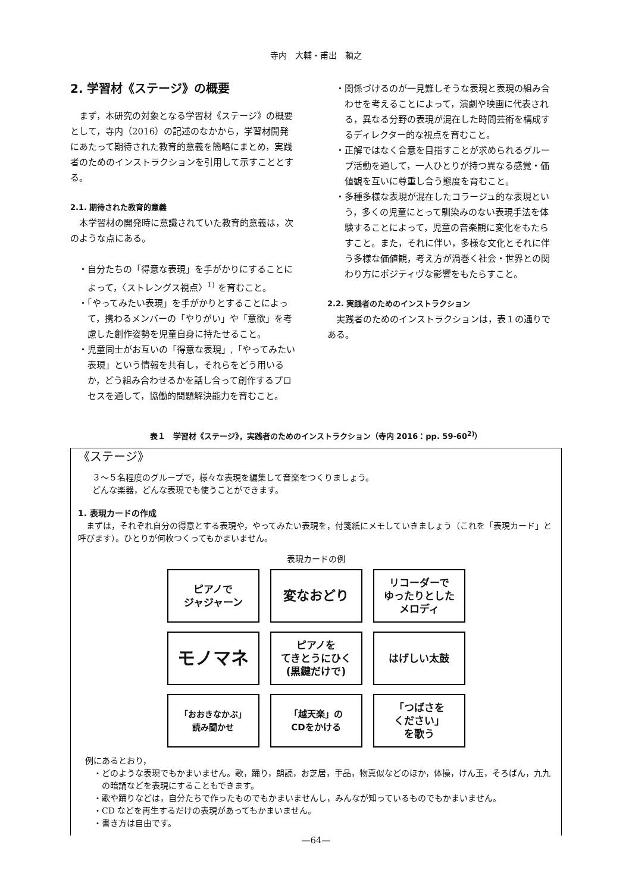寺内　大輔・甫出　頼之
2. 学習材《ステージ》の概要
まず，本研究の対象となる学習材《ステージ》の概要として，寺内（2016）の記述のなかから，学習材開発にあたって期待された教育的意義を簡略にまとめ，実践者のためのインストラクションを引用して示すこととする。
2.1. 期待された教育的意義
本学習材の開発時に意識されていた教育的意義は，次のような点にある。
・自分たちの「得意な表現」を手がかりにすることによって，〈ストレングス視点〉<sup>1)</sup> を育むこと。
・「やってみたい表現」を手がかりとすることによって，携わるメンバーの「やりがい」や「意欲」を考慮した創作姿勢を児童自身に持たせること。
・児童同士がお互いの「得意な表現」,「やってみたい表現」という情報を共有し，それらをどう用いるか，どう組み合わせるかを話し合って創作するプロセスを通して，協働的問題解決能力を育むこと。
・関係づけるのが一見難しそうな表現と表現の組み合わせを考えることによって，演劇や映画に代表される，異なる分野の表現が混在した時間芸術を構成するディレクター的な視点を育むこと。
・正解ではなく合意を目指すことが求められるグループ活動を通して，一人ひとりが持つ異なる感覚・価値観を互いに尊重し合う態度を育むこと。
・多種多様な表現が混在したコラージュ的な表現という，多くの児童にとって馴染みのない表現手法を体験することによって，児童の音楽観に変化をもたらすこと。また，それに伴い，多様な文化とそれに伴う多様な価値観，考え方が渦巻く社会・世界との関わり方にポジティヴな影響をもたらすこと。
2.2. 実践者のためのインストラクション
実践者のためのインストラクションは，表１の通りである。
表１　学習材《ステージ》，実践者のためのインストラクション（寺内 2016：pp. 59-60<sup>2)</sup>）
《ステージ》
３～５名程度のグループで，様々な表現を編集して音楽をつくりましょう。
どんな楽器，どんな表現でも使うことができます。
1. 表現カードの作成
まずは，それぞれ自分の得意とする表現や，やってみたい表現を，付箋紙にメモしていきましょう（これを「表現カード」と呼びます）。ひとりが何枚つくってもかまいません。
表現カードの例
ピアノで
ジャジャーン
変なおどり
リコーダーで
ゆったりとした
メロディ
モノマネ
ピアノを
てきとうにひく
(黒鍵だけで)
はげしい太鼓
「おおきなかぶ」
読み聞かせ
「越天楽」の
CDをかける
「つばさを
ください」
を歌う
例にあるとおり，
・どのような表現でもかまいません。歌，踊り，朗読，お芝居，手品，物真似などのほか，体操，けん玉，そろばん，九九の暗誦などを表現にすることもできます。
・歌や踊りなどは，自分たちで作ったものでもかまいませんし，みんなが知っているものでもかまいません。
・CD などを再生するだけの表現があってもかまいません。
・書き方は自由です。
—64—